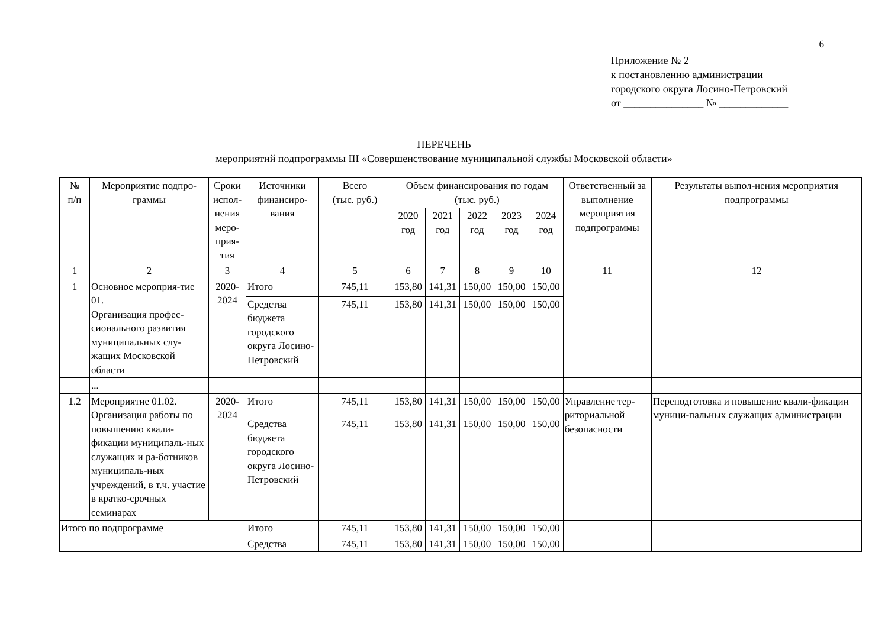6
Приложение № 2
к постановлению администрации
городского округа Лосино-Петровский
от _______________ № _____________
ПЕРЕЧЕНЬ
мероприятий подпрограммы III «Совершенствование муниципальной службы Московской области»
| № п/п | Мероприятие подпро-граммы | Сроки испол-нения меро-прия-тия | Источники финансиро-вания | Всего (тыс. руб.) | Объем финансирования по годам (тыс. руб.) | | | | | Ответственный за выполнение мероприятия подпрограммы | Результаты выпол-нения мероприятия подпрограммы |
| --- | --- | --- | --- | --- | --- | --- | --- | --- | --- | --- | --- |
| | | | | | 2020 год | 2021 год | 2022 год | 2023 год | 2024 год | | |
| 1 | 2 | 3 | 4 | 5 | 6 | 7 | 8 | 9 | 10 | 11 | 12 |
| 1 | Основное мероприя-тие 01. Организация профес-сионального развития муниципальных слу-жащих Московской области | 2020- 2024 | Итого | 745,11 | 153,80 | 141,31 | 150,00 | 150,00 | 150,00 | | |
| | | | Средства бюджета городского округа Лосино-Петровский | 745,11 | 153,80 | 141,31 | 150,00 | 150,00 | 150,00 | | |
| | ... | | | | | | | | | | |
| 1.2 | Мероприятие 01.02. Организация работы по повышению квали-фикации муниципаль-ных служащих и ра-ботников муниципаль-ных учреждений, в т.ч. участие в кратко-срочных семинарах | 2020- 2024 | Итого | 745,11 | 153,80 | 141,31 | 150,00 | 150,00 | 150,00 | Управление тер-риториальной безопасности | Переподготовка и повышение квали-фикации муници-пальных служащих администрации |
| | | | Средства бюджета городского округа Лосино-Петровский | 745,11 | 153,80 | 141,31 | 150,00 | 150,00 | 150,00 | | |
| Итого по подпрограмме | | | Итого | 745,11 | 153,80 | 141,31 | 150,00 | 150,00 | 150,00 | | |
| | | | Средства | 745,11 | 153,80 | 141,31 | 150,00 | 150,00 | 150,00 | | |